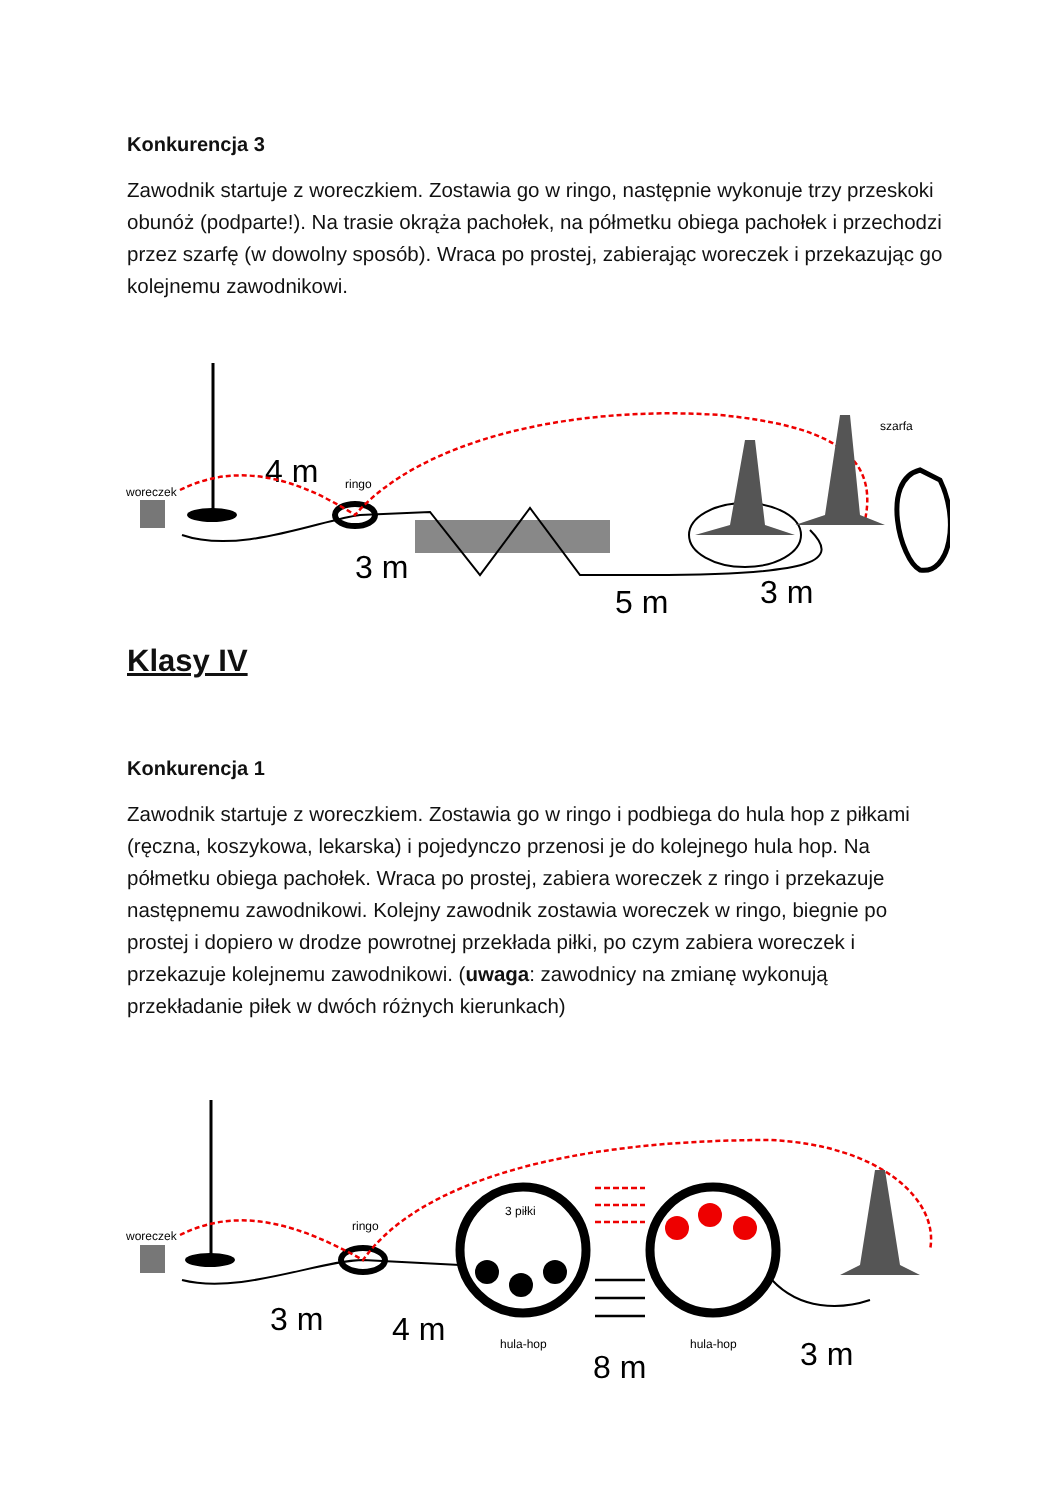Konkurencja 3
Zawodnik startuje z woreczkiem. Zostawia go w ringo, następnie wykonuje trzy przeskoki obunóż (podparte!). Na trasie okrąża pachołek, na półmetku obiega pachołek i przechodzi przez szarfę (w dowolny sposób). Wraca po prostej, zabierając woreczek i przekazując go kolejnemu zawodnikowi.
woreczek
4 m
ringo
szarfa
3 m
5 m
3 m
Klasy IV
Konkurencja 1
Zawodnik startuje z woreczkiem. Zostawia go w ringo i podbiega do hula hop z piłkami (ręczna, koszykowa, lekarska) i pojedynczo przenosi je do kolejnego hula hop. Na półmetku obiega pachołek. Wraca po prostej, zabiera woreczek z ringo i przekazuje następnemu zawodnikowi. Kolejny zawodnik zostawia woreczek w ringo, biegnie po prostej i dopiero w drodze powrotnej przekłada piłki, po czym zabiera woreczek i przekazuje kolejnemu zawodnikowi. (uwaga: zawodnicy na zmianę wykonują przekładanie piłek w dwóch różnych kierunkach)
woreczek
ringo
3 piłki
hula-hop
hula-hop
3 m
4 m
8 m
3 m